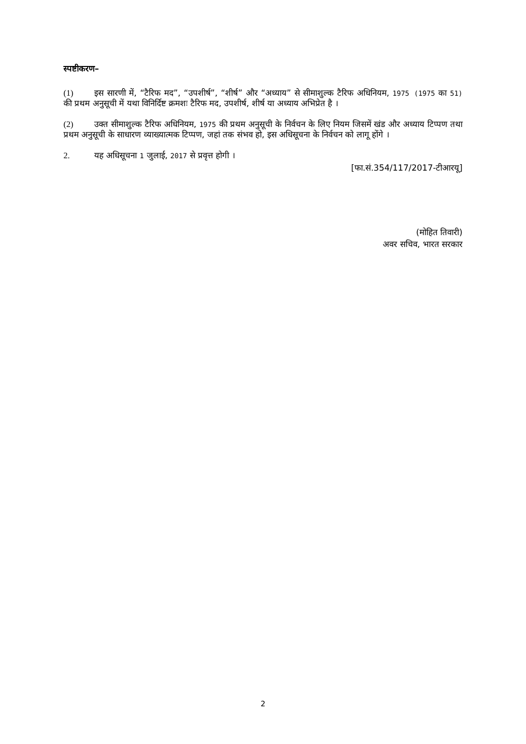स्पष्टीकरण–
(1) इस सारणी में, “टैरिफ मद”, “उपशीर्ष”, “शीर्ष” और “अध्याय” से सीमाशुल्क टैरिफ अधिनियम, 1975 (1975 का 51) की प्रथम अनुसूची में यथा विनिर्दिष्ट क्रमशः टैरिफ मद, उपशीर्ष, शीर्ष या अध्याय अभिप्रेत है ।
(2) उक्त सीमाशुल्क टैरिफ अधिनियम, 1975 की प्रथम अनुसूची के निर्वचन के लिए नियम जिसमें खंड और अध्याय टिप्पण तथा प्रथम अनुसूची के साधारण व्याख्यात्मक टिप्पण, जहां तक संभव हो, इस अधिसूचना के निर्वचन को लागू होंगे ।
2. यह अधिसूचना 1 जुलाई, 2017 से प्रवृत्त होगी ।
[फा.सं.354/117/2017-टीआरयू]
(मोहित तिवारी)
अवर सचिव, भारत सरकार
2